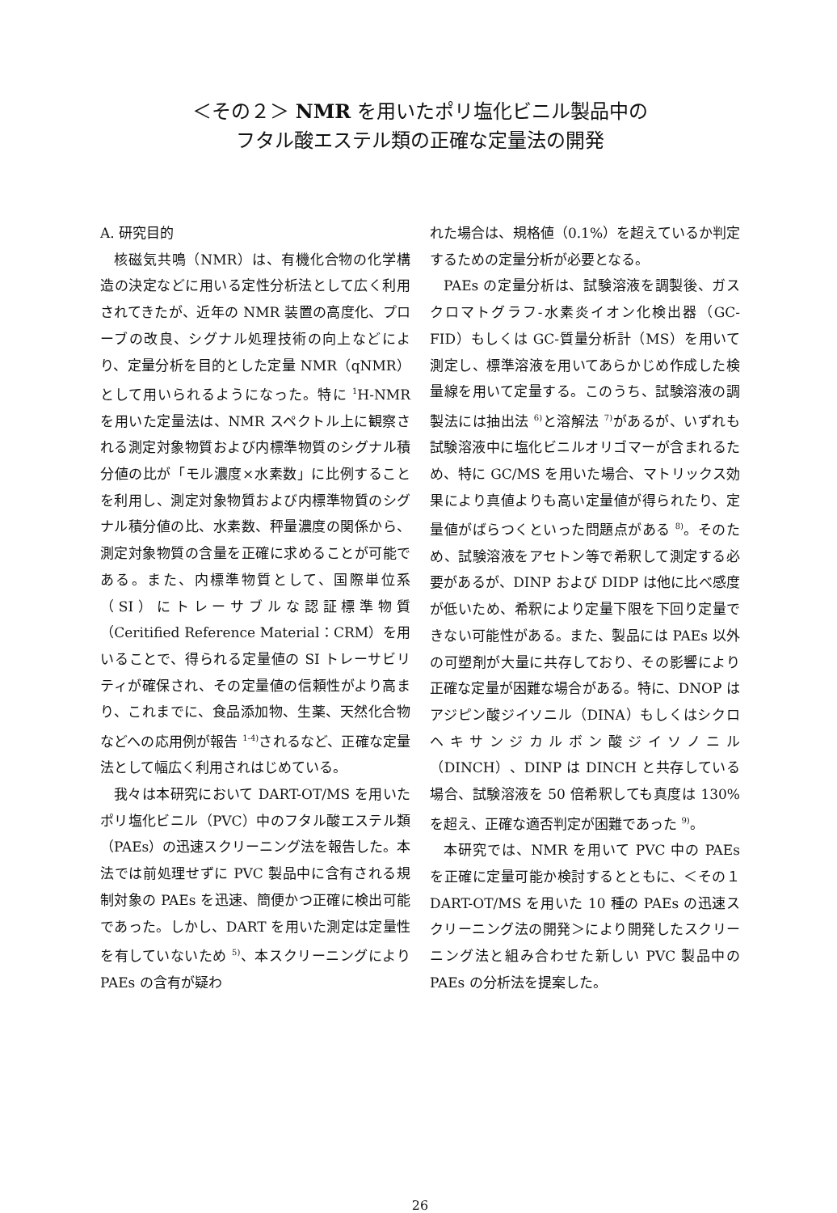＜その２＞ NMR を用いたポリ塩化ビニル製品中の
フタル酸エステル類の正確な定量法の開発
A. 研究目的
核磁気共鳴（NMR）は、有機化合物の化学構造の決定などに用いる定性分析法として広く利用されてきたが、近年の NMR 装置の高度化、プローブの改良、シグナル処理技術の向上などにより、定量分析を目的とした定量 NMR（qNMR）として用いられるようになった。特に <sup>1</sup>H-NMR を用いた定量法は、NMR スペクトル上に観察される測定対象物質および内標準物質のシグナル積分値の比が「モル濃度×水素数」に比例することを利用し、測定対象物質および内標準物質のシグナル積分値の比、水素数、秤量濃度の関係から、測定対象物質の含量を正確に求めることが可能である。また、内標準物質として、国際単位系（SI）にトレーサブルな認証標準物質（Ceritified Reference Material：CRM）を用いることで、得られる定量値の SI トレーサビリティが確保され、その定量値の信頼性がより高まり、これまでに、食品添加物、生薬、天然化合物などへの応用例が報告 <sup>1-4)</sup>されるなど、正確な定量法として幅広く利用されはじめている。
我々は本研究において DART-OT/MS を用いたポリ塩化ビニル（PVC）中のフタル酸エステル類（PAEs）の迅速スクリーニング法を報告した。本法では前処理せずに PVC 製品中に含有される規制対象の PAEs を迅速、簡便かつ正確に検出可能であった。しかし、DART を用いた測定は定量性を有していないため <sup>5)</sup>、本スクリーニングにより PAEs の含有が疑わ
れた場合は、規格値（0.1%）を超えているか判定するための定量分析が必要となる。
PAEs の定量分析は、試験溶液を調製後、ガスクロマトグラフ-水素炎イオン化検出器（GC-FID）もしくは GC-質量分析計（MS）を用いて測定し、標準溶液を用いてあらかじめ作成した検量線を用いて定量する。このうち、試験溶液の調製法には抽出法 <sup>6)</sup>と溶解法 <sup>7)</sup>があるが、いずれも試験溶液中に塩化ビニルオリゴマーが含まれるため、特に GC/MS を用いた場合、マトリックス効果により真値よりも高い定量値が得られたり、定量値がばらつくといった問題点がある <sup>8)</sup>。そのため、試験溶液をアセトン等で希釈して測定する必要があるが、DINP および DIDP は他に比べ感度が低いため、希釈により定量下限を下回り定量できない可能性がある。また、製品には PAEs 以外の可塑剤が大量に共存しており、その影響により正確な定量が困難な場合がある。特に、DNOP はアジピン酸ジイソニル（DINA）もしくはシクロヘキサンジカルボン酸ジイソノニル（DINCH）、DINP は DINCH と共存している場合、試験溶液を 50 倍希釈しても真度は 130%を超え、正確な適否判定が困難であった <sup>9)</sup>。
本研究では、NMR を用いて PVC 中の PAEs を正確に定量可能か検討するとともに、＜その１ DART-OT/MS を用いた 10 種の PAEs の迅速スクリーニング法の開発＞により開発したスクリーニング法と組み合わせた新しい PVC 製品中の PAEs の分析法を提案した。
26